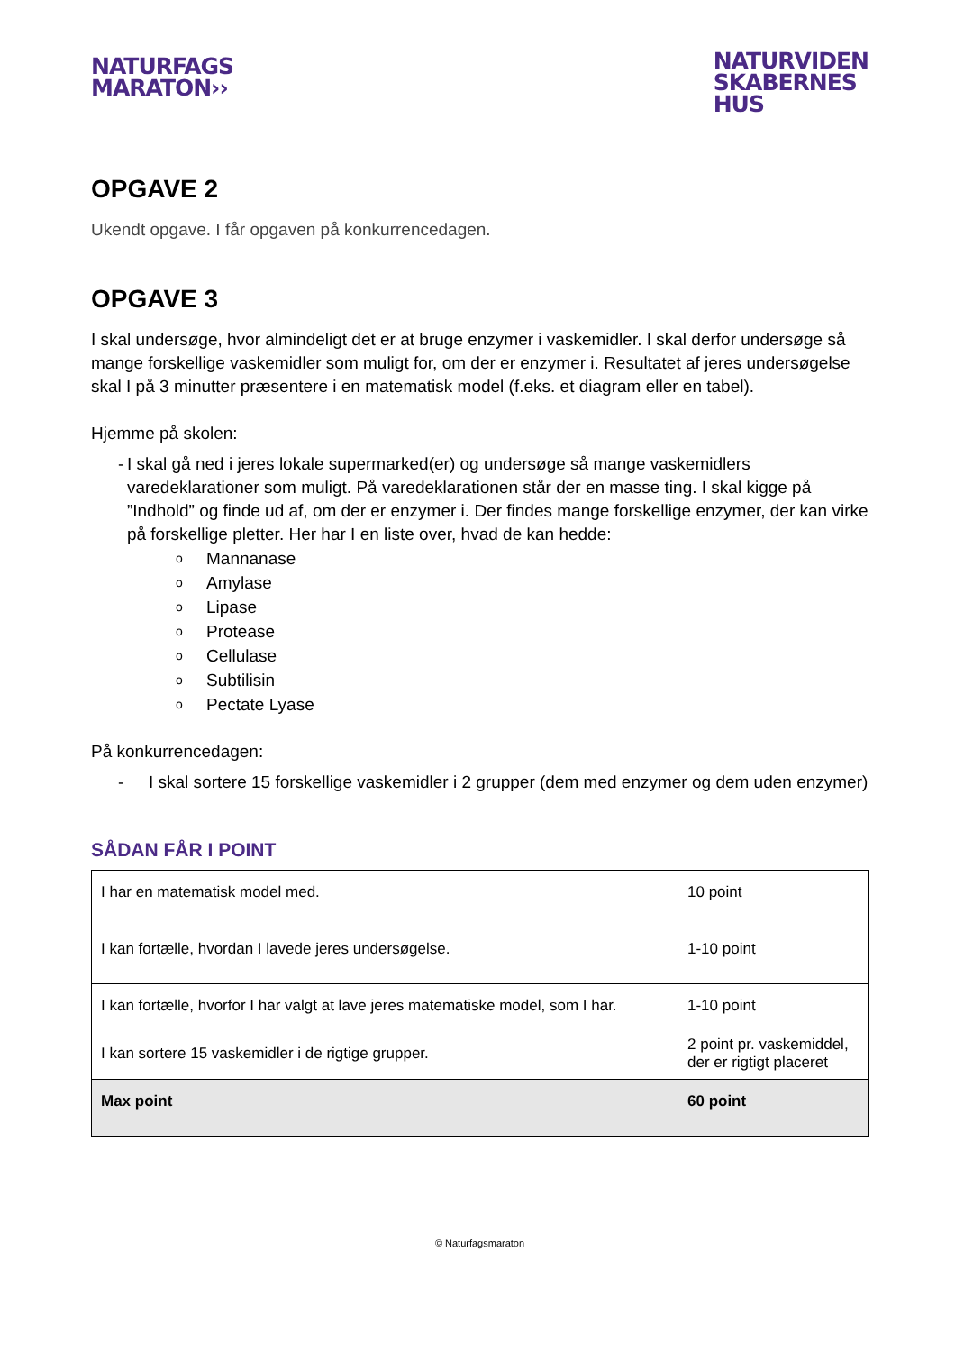NATURFAGS
MARATON››
NATURVIDEN
SKABERNES
HUS
OPGAVE 2
Ukendt opgave. I får opgaven på konkurrencedagen.
OPGAVE 3
I skal undersøge, hvor almindeligt det er at bruge enzymer i vaskemidler. I skal derfor undersøge så mange forskellige vaskemidler som muligt for, om der er enzymer i. Resultatet af jeres undersøgelse skal I på 3 minutter præsentere i en matematisk model (f.eks. et diagram eller en tabel).
Hjemme på skolen:
- I skal gå ned i jeres lokale supermarked(er) og undersøge så mange vaskemidlers varedeklarationer som muligt. På varedeklarationen står der en masse ting. I skal kigge på ”Indhold” og finde ud af, om der er enzymer i. Der findes mange forskellige enzymer, der kan virke på forskellige pletter. Her har I en liste over, hvad de kan hedde:
o Mannanase
o Amylase
o Lipase
o Protease
o Cellulase
o Subtilisin
o Pectate Lyase
På konkurrencedagen:
- I skal sortere 15 forskellige vaskemidler i 2 grupper (dem med enzymer og dem uden enzymer)
SÅDAN FÅR I POINT
| I har en matematisk model med. | 10 point |
| I kan fortælle, hvordan I lavede jeres undersøgelse. | 1-10 point |
| I kan fortælle, hvorfor I har valgt at lave jeres matematiske model, som I har. | 1-10 point |
| I kan sortere 15 vaskemidler i de rigtige grupper. | 2 point pr. vaskemiddel, der er rigtigt placeret |
| Max point | 60 point |
© Naturfagsmaraton